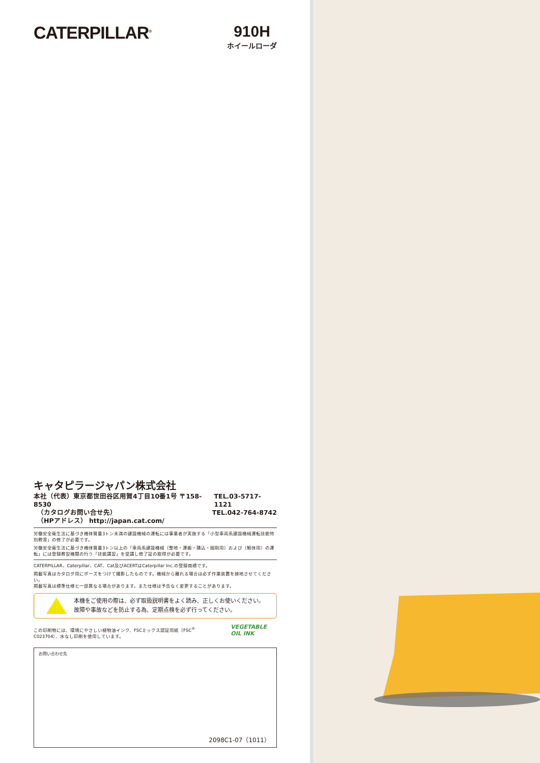CATERPILLAR<sup>®</sup>
910H
ホイールローダ
キャタピラージャパン株式会社
本社（代表）東京都世田谷区用賀4丁目10番1号 〒158-8530 TEL.03-5717-1121
　（カタログお問い合せ先） TEL.042-764-8742
　（HPアドレス） http://japan.cat.com/
労働安全衛生法に基づき機体質量3トン未満の建設機械の運転には事業者が実施する「小型車両系建設機械運転技能特別教育」の修了が必要です。
労働安全衛生法に基づき機体質量3トン以上の「車両系建設機械（整地・運搬・積込・掘削用）および（解体用）の運転」には登録教習機関の行う「技能講習」を受講し修了証の取得が必要です。
CATERPILLAR、Caterpillar、CAT、Cat及びACERTはCaterpillar Inc.の登録商標です。
掲載写真はカタログ用にポーズをつけて撮影したものです。機械から離れる場合は必ず作業装置を接地させてください。
掲載写真は標準仕様と一部異なる場合があります。また仕様は予告なく変更することがあります。
本機をご使用の際は、必ず取扱説明書をよく読み、正しくお使いください。
故障や事故などを防止する為、定期点検を必ず行ってください。
この印刷物には、環境にやさしい植物油インク、FSCミックス認証用紙（FSC<sup>®</sup> C023704）、水なし印刷を使用しています。
VEGETABLE
OIL INK
お問い合わせ先
2098C1-07（1011）